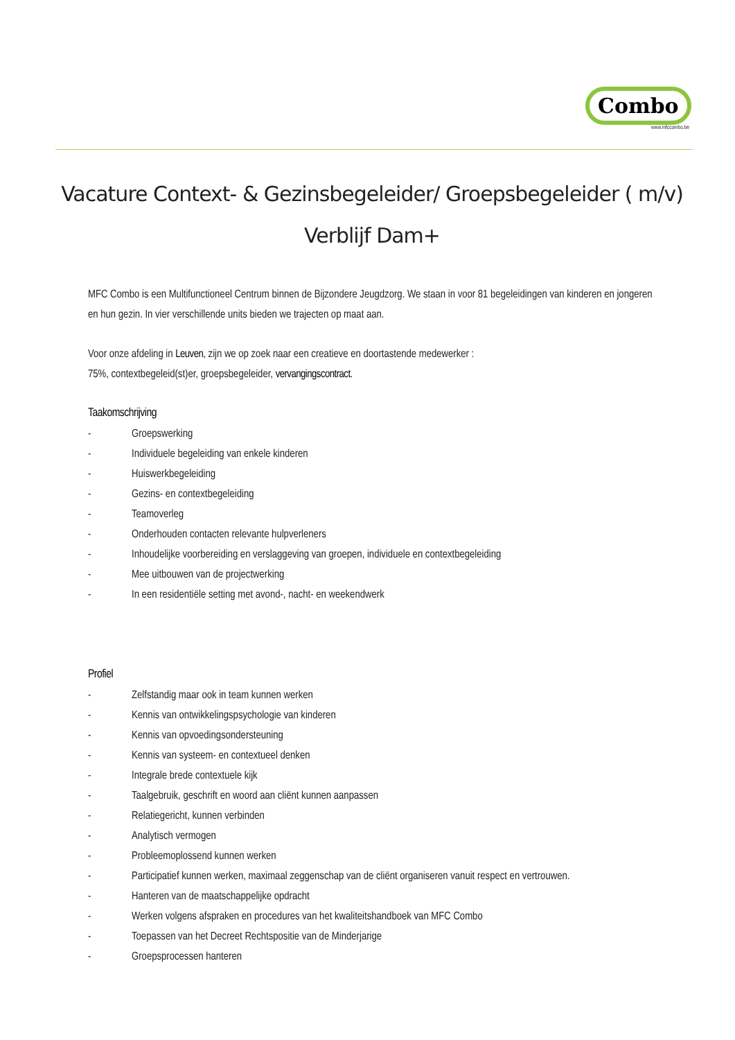Combo
www.mfccombo.be
Vacature Context- & Gezinsbegeleider/ Groepsbegeleider ( m/v)
Verblijf Dam+
MFC Combo is een Multifunctioneel Centrum binnen de Bijzondere Jeugdzorg. We staan in voor 81 begeleidingen van kinderen en jongeren en hun gezin. In vier verschillende units bieden we trajecten op maat aan.
Voor onze afdeling in Leuven, zijn we op zoek naar een creatieve en doortastende medewerker :
75%, contextbegeleid(st)er, groepsbegeleider, vervangingscontract.
Taakomschrijving
- Groepswerking
- Individuele begeleiding van enkele kinderen
- Huiswerkbegeleiding
- Gezins- en contextbegeleiding
- Teamoverleg
- Onderhouden contacten relevante hulpverleners
- Inhoudelijke voorbereiding en verslaggeving van groepen, individuele en contextbegeleiding
- Mee uitbouwen van de projectwerking
- In een residentiële setting met avond-, nacht- en weekendwerk
Profiel
- Zelfstandig maar ook in team kunnen werken
- Kennis van ontwikkelingspsychologie van kinderen
- Kennis van opvoedingsondersteuning
- Kennis van systeem- en contextueel denken
- Integrale brede contextuele kijk
- Taalgebruik, geschrift en woord aan cliënt kunnen aanpassen
- Relatiegericht, kunnen verbinden
- Analytisch vermogen
- Probleemoplossend kunnen werken
- Participatief kunnen werken, maximaal zeggenschap van de cliënt organiseren vanuit respect en vertrouwen.
- Hanteren van de maatschappelijke opdracht
- Werken volgens afspraken en procedures van het kwaliteitshandboek van MFC Combo
- Toepassen van het Decreet Rechtspositie van de Minderjarige
- Groepsprocessen hanteren